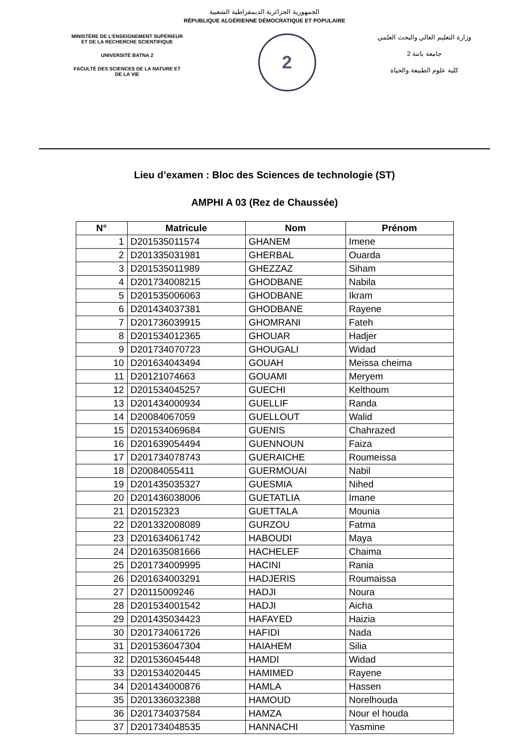الجمهورية الجزائرية الديمقراطية الشعبية
RÉPUBLIQUE ALGÉRIENNE DÉMOCRATIQUE ET POPULAIRE
MINISTÈRE DE L'ENSEIGNEMENT SUPÉRIEUR
ET DE LA RECHERCHE SCIENTIFIQUE
UNIVERSITÉ BATNA 2
FACULTÉ DES SCIENCES DE LA NATURE ET
DE LA VIE
2
وزارة التعليم العالي والبحث العلمي
جامعة باتنة 2
كلية علوم الطبيعة والحياة
Lieu d’examen : Bloc des Sciences de technologie (ST)
AMPHI A 03 (Rez de Chaussée)
| N° | Matricule | Nom | Prénom |
| --- | --- | --- | --- |
| 1 | D201535011574 | GHANEM | Imene |
| 2 | D201335031981 | GHERBAL | Ouarda |
| 3 | D201535011989 | GHEZZAZ | Siham |
| 4 | D201734008215 | GHODBANE | Nabila |
| 5 | D201535006063 | GHODBANE | Ikram |
| 6 | D201434037381 | GHODBANE | Rayene |
| 7 | D201736039915 | GHOMRANI | Fateh |
| 8 | D201534012365 | GHOUAR | Hadjer |
| 9 | D201734070723 | GHOUGALI | Widad |
| 10 | D201634043494 | GOUAH | Meissa cheima |
| 11 | D20121074663 | GOUAMI | Meryem |
| 12 | D201534045257 | GUECHI | Kelthoum |
| 13 | D201434000934 | GUELLIF | Randa |
| 14 | D20084067059 | GUELLOUT | Walid |
| 15 | D201534069684 | GUENIS | Chahrazed |
| 16 | D201639054494 | GUENNOUN | Faiza |
| 17 | D201734078743 | GUERAICHE | Roumeissa |
| 18 | D20084055411 | GUERMOUAI | Nabil |
| 19 | D201435035327 | GUESMIA | Nihed |
| 20 | D201436038006 | GUETATLIA | Imane |
| 21 | D20152323 | GUETTALA | Mounia |
| 22 | D201332008089 | GURZOU | Fatma |
| 23 | D201634061742 | HABOUDI | Maya |
| 24 | D201635081666 | HACHELEF | Chaima |
| 25 | D201734009995 | HACINI | Rania |
| 26 | D201634003291 | HADJERIS | Roumaissa |
| 27 | D20115009246 | HADJI | Noura |
| 28 | D201534001542 | HADJI | Aicha |
| 29 | D201435034423 | HAFAYED | Haizia |
| 30 | D201734061726 | HAFIDI | Nada |
| 31 | D201536047304 | HAIAHEM | Silia |
| 32 | D201536045448 | HAMDI | Widad |
| 33 | D201534020445 | HAMIMED | Rayene |
| 34 | D201434000876 | HAMLA | Hassen |
| 35 | D201336032388 | HAMOUD | Norelhouda |
| 36 | D201734037584 | HAMZA | Nour el houda |
| 37 | D201734048535 | HANNACHI | Yasmine |